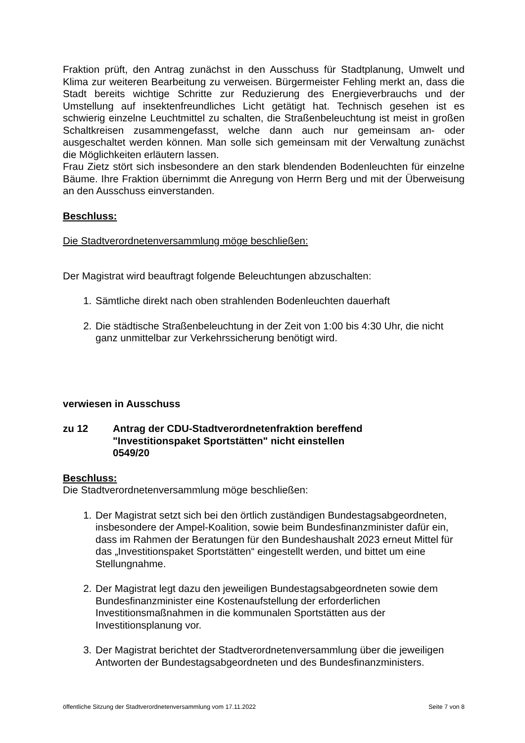Fraktion prüft, den Antrag zunächst in den Ausschuss für Stadtplanung, Umwelt und Klima zur weiteren Bearbeitung zu verweisen. Bürgermeister Fehling merkt an, dass die Stadt bereits wichtige Schritte zur Reduzierung des Energieverbrauchs und der Umstellung auf insektenfreundliches Licht getätigt hat. Technisch gesehen ist es schwierig einzelne Leuchtmittel zu schalten, die Straßenbeleuchtung ist meist in großen Schaltkreisen zusammengefasst, welche dann auch nur gemeinsam an- oder ausgeschaltet werden können. Man solle sich gemeinsam mit der Verwaltung zunächst die Möglichkeiten erläutern lassen.
Frau Zietz stört sich insbesondere an den stark blendenden Bodenleuchten für einzelne Bäume. Ihre Fraktion übernimmt die Anregung von Herrn Berg und mit der Überweisung an den Ausschuss einverstanden.
Beschluss:
Die Stadtverordnetenversammlung möge beschließen:
Der Magistrat wird beauftragt folgende Beleuchtungen abzuschalten:
1. Sämtliche direkt nach oben strahlenden Bodenleuchten dauerhaft
2. Die städtische Straßenbeleuchtung in der Zeit von 1:00 bis 4:30 Uhr, die nicht ganz unmittelbar zur Verkehrssicherung benötigt wird.
verwiesen in Ausschuss
zu 12 Antrag der CDU-Stadtverordnetenfraktion bereffend
"Investitionspaket Sportstätten" nicht einstellen
0549/20
Beschluss:
Die Stadtverordnetenversammlung möge beschließen:
1. Der Magistrat setzt sich bei den örtlich zuständigen Bundestagsabgeordneten, insbesondere der Ampel-Koalition, sowie beim Bundesfinanzminister dafür ein, dass im Rahmen der Beratungen für den Bundeshaushalt 2023 erneut Mittel für das „Investitionspaket Sportstätten“ eingestellt werden, und bittet um eine Stellungnahme.
2. Der Magistrat legt dazu den jeweiligen Bundestagsabgeordneten sowie dem Bundesfinanzminister eine Kostenaufstellung der erforderlichen Investitionsmaßnahmen in die kommunalen Sportstätten aus der Investitionsplanung vor.
3. Der Magistrat berichtet der Stadtverordnetenversammlung über die jeweiligen Antworten der Bundestagsabgeordneten und des Bundesfinanzministers.
öffentliche Sitzung der Stadtverordnetenversammlung vom 17.11.2022 Seite 7 von 8